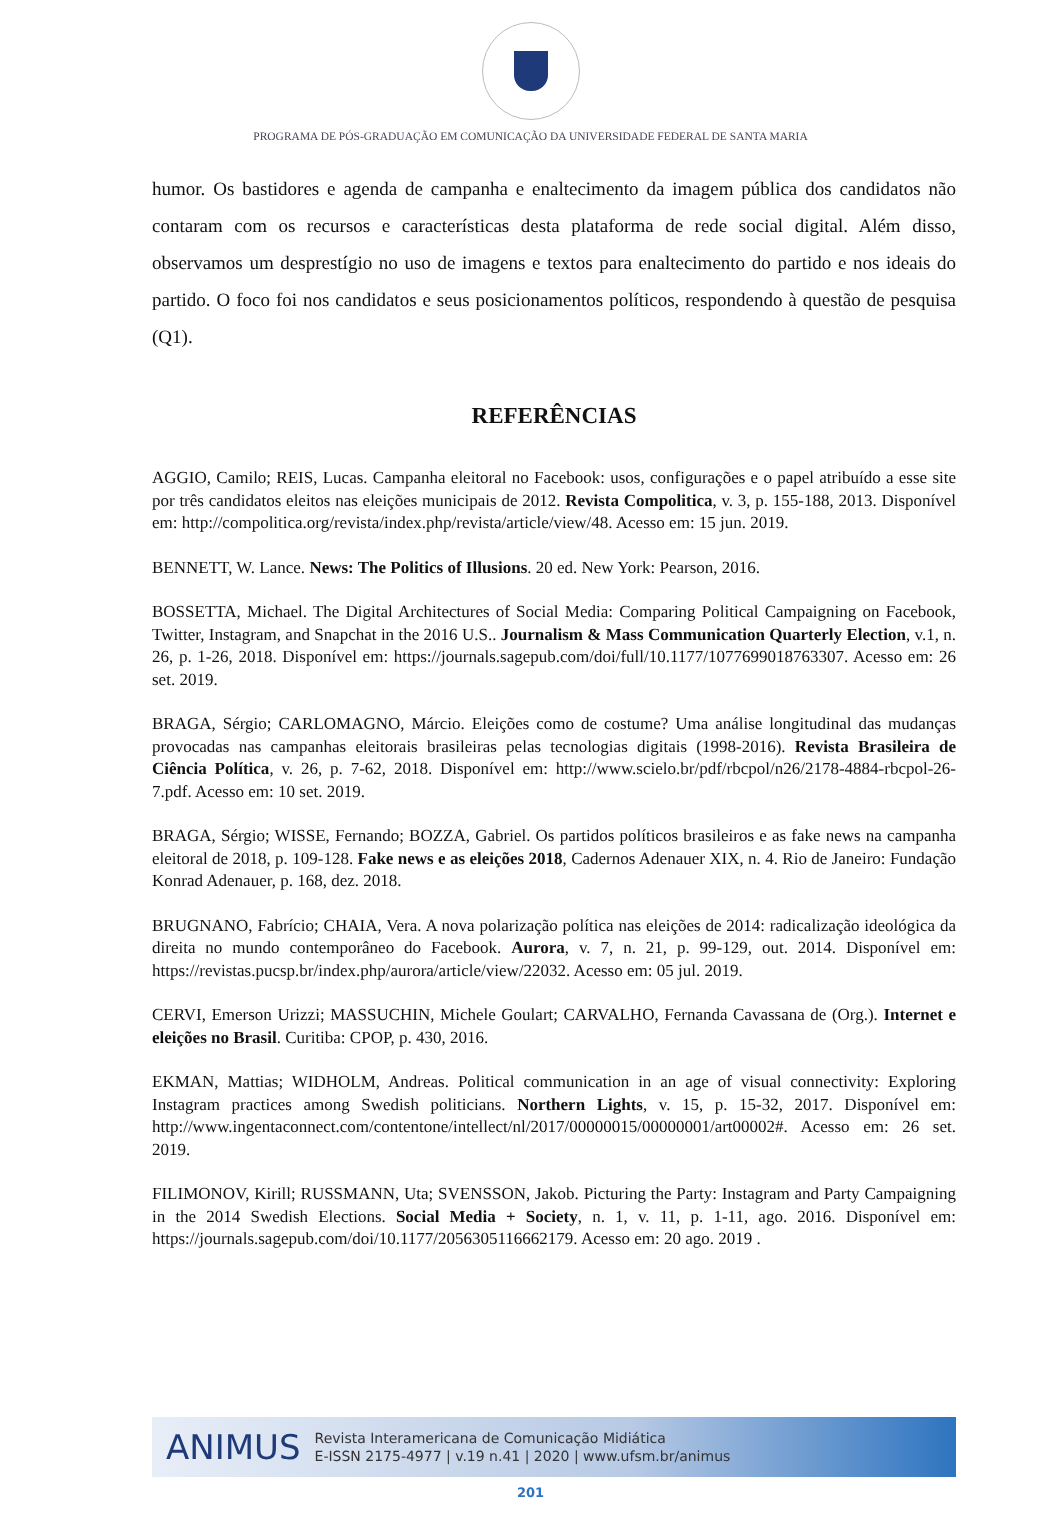PROGRAMA DE PÓS-GRADUAÇÃO EM COMUNICAÇÃO DA UNIVERSIDADE FEDERAL DE SANTA MARIA
humor. Os bastidores e agenda de campanha e enaltecimento da imagem pública dos candidatos não contaram com os recursos e características desta plataforma de rede social digital. Além disso, observamos um desprestígio no uso de imagens e textos para enaltecimento do partido e nos ideais do partido. O foco foi nos candidatos e seus posicionamentos políticos, respondendo à questão de pesquisa (Q1).
REFERÊNCIAS
AGGIO, Camilo; REIS, Lucas. Campanha eleitoral no Facebook: usos, configurações e o papel atribuído a esse site por três candidatos eleitos nas eleições municipais de 2012. Revista Compolitica, v. 3, p. 155-188, 2013. Disponível em: http://compolitica.org/revista/index.php/revista/article/view/48. Acesso em: 15 jun. 2019.
BENNETT, W. Lance. News: The Politics of Illusions. 20 ed. New York: Pearson, 2016.
BOSSETTA, Michael. The Digital Architectures of Social Media: Comparing Political Campaigning on Facebook, Twitter, Instagram, and Snapchat in the 2016 U.S.. Journalism & Mass Communication Quarterly Election, v.1, n. 26, p. 1-26, 2018. Disponível em: https://journals.sagepub.com/doi/full/10.1177/1077699018763307. Acesso em: 26 set. 2019.
BRAGA, Sérgio; CARLOMAGNO, Márcio. Eleições como de costume? Uma análise longitudinal das mudanças provocadas nas campanhas eleitorais brasileiras pelas tecnologias digitais (1998-2016). Revista Brasileira de Ciência Política, v. 26, p. 7-62, 2018. Disponível em: http://www.scielo.br/pdf/rbcpol/n26/2178-4884-rbcpol-26-7.pdf. Acesso em: 10 set. 2019.
BRAGA, Sérgio; WISSE, Fernando; BOZZA, Gabriel. Os partidos políticos brasileiros e as fake news na campanha eleitoral de 2018, p. 109-128. Fake news e as eleições 2018, Cadernos Adenauer XIX, n. 4. Rio de Janeiro: Fundação Konrad Adenauer, p. 168, dez. 2018.
BRUGNANO, Fabrício; CHAIA, Vera. A nova polarização política nas eleições de 2014: radicalização ideológica da direita no mundo contemporâneo do Facebook. Aurora, v. 7, n. 21, p. 99-129, out. 2014. Disponível em: https://revistas.pucsp.br/index.php/aurora/article/view/22032. Acesso em: 05 jul. 2019.
CERVI, Emerson Urizzi; MASSUCHIN, Michele Goulart; CARVALHO, Fernanda Cavassana de (Org.). Internet e eleições no Brasil. Curitiba: CPOP, p. 430, 2016.
EKMAN, Mattias; WIDHOLM, Andreas. Political communication in an age of visual connectivity: Exploring Instagram practices among Swedish politicians. Northern Lights, v. 15, p. 15-32, 2017. Disponível em: http://www.ingentaconnect.com/contentone/intellect/nl/2017/00000015/00000001/art00002#. Acesso em: 26 set. 2019.
FILIMONOV, Kirill; RUSSMANN, Uta; SVENSSON, Jakob. Picturing the Party: Instagram and Party Campaigning in the 2014 Swedish Elections. Social Media + Society, n. 1, v. 11, p. 1-11, ago. 2016. Disponível em: https://journals.sagepub.com/doi/10.1177/2056305116662179. Acesso em: 20 ago. 2019 .
ANIMUS Revista Interamericana de Comunicação Midiática
E-ISSN 2175-4977 | v.19 n.41 | 2020 | www.ufsm.br/animus
201